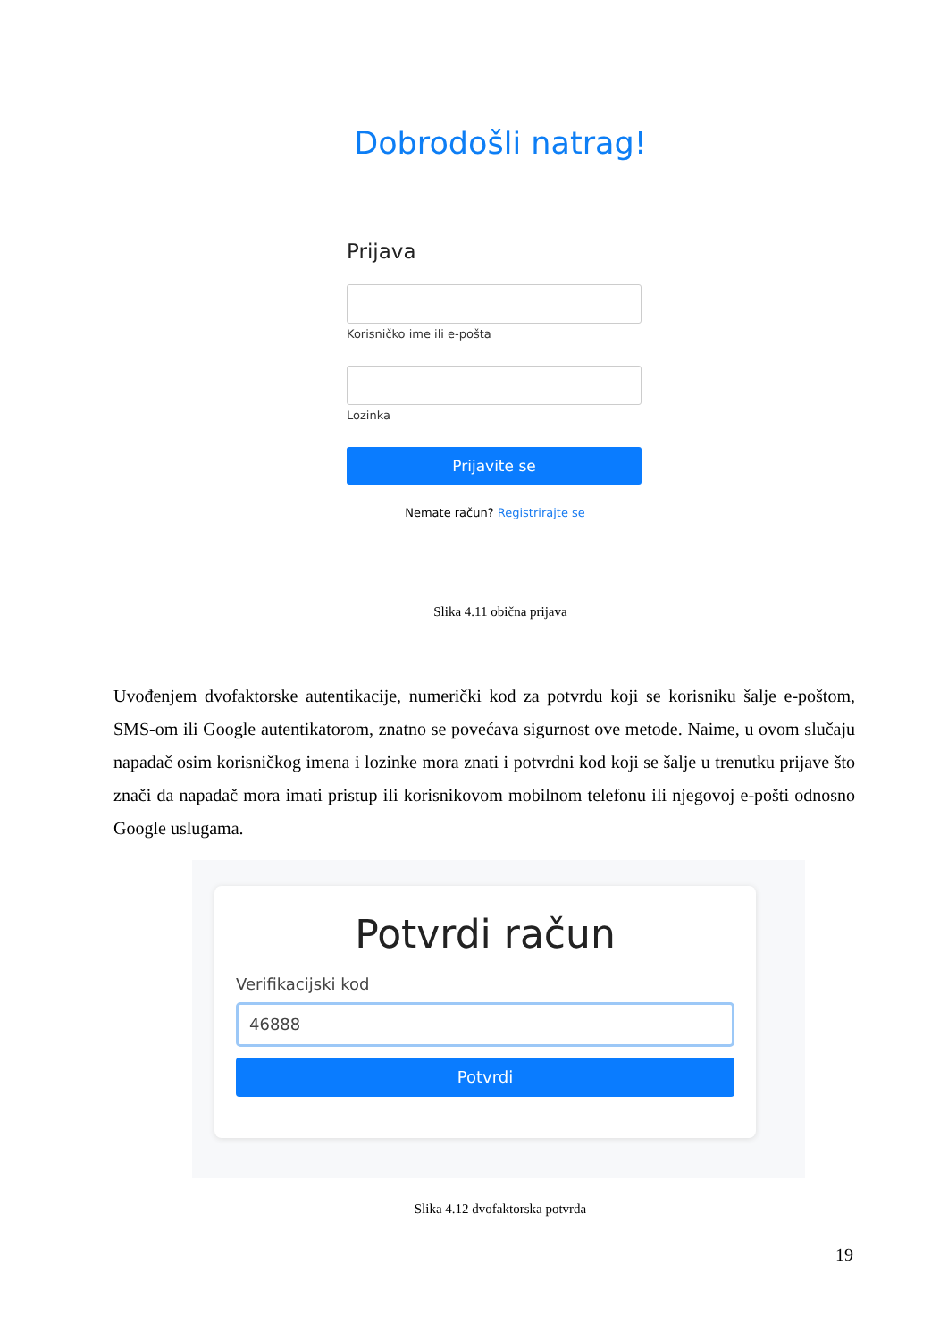Dobrodošli natrag!
Prijava
Korisničko ime ili e-pošta
Lozinka
Prijavite se
Nemate račun? Registrirajte se
Slika 4.11 obična prijava
Uvođenjem dvofaktorske autentikacije, numerički kod za potvrdu koji se korisniku šalje e-poštom, SMS-om ili Google autentikatorom, znatno se povećava sigurnost ove metode. Naime, u ovom slučaju napadač osim korisničkog imena i lozinke mora znati i potvrdni kod koji se šalje u trenutku prijave što znači da napadač mora imati pristup ili korisnikovom mobilnom telefonu ili njegovoj e-pošti odnosno Google uslugama.
Potvrdi račun
Verifikacijski kod
46888
Potvrdi
Slika 4.12 dvofaktorska potvrda
19